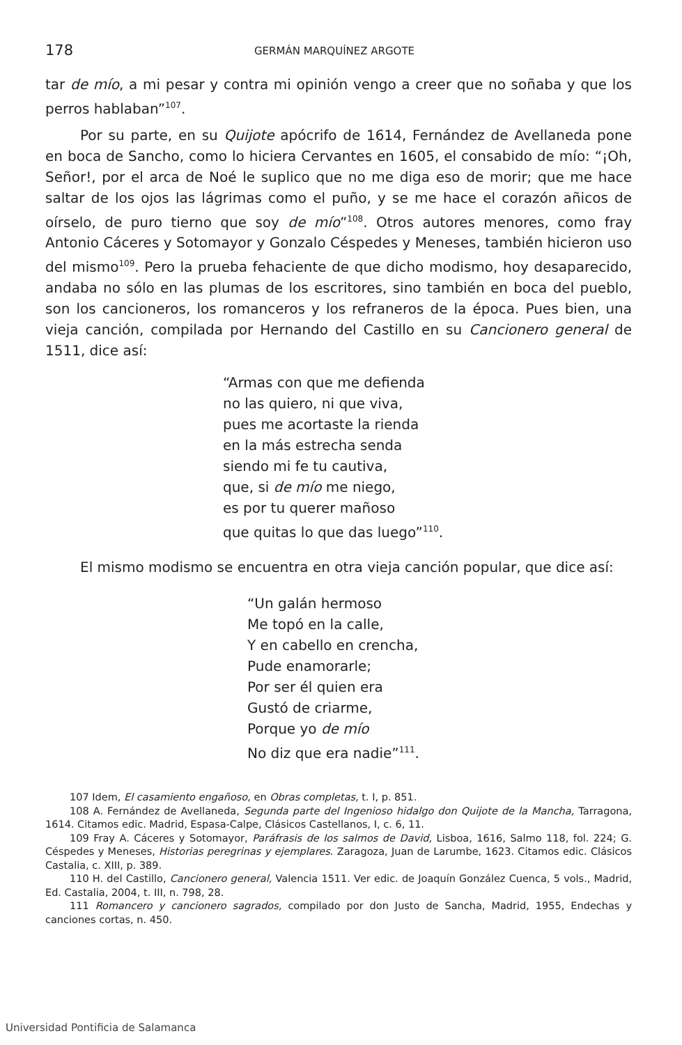178 GERMÁN MARQUÍNEZ ARGOTE
tar de mío, a mi pesar y contra mi opinión vengo a creer que no soñaba y que los perros hablaban”<sup>107</sup>.
Por su parte, en su Quijote apócrifo de 1614, Fernández de Avellaneda pone en boca de Sancho, como lo hiciera Cervantes en 1605, el consabido de mío: “¡Oh, Señor!, por el arca de Noé le suplico que no me diga eso de morir; que me hace saltar de los ojos las lágrimas como el puño, y se me hace el corazón añicos de oírselo, de puro tierno que soy de mío”<sup>108</sup>. Otros autores menores, como fray Antonio Cáceres y Sotomayor y Gonzalo Céspedes y Meneses, también hicieron uso del mismo<sup>109</sup>. Pero la prueba fehaciente de que dicho modismo, hoy desaparecido, andaba no sólo en las plumas de los escritores, sino también en boca del pueblo, son los cancioneros, los romanceros y los refraneros de la época. Pues bien, una vieja canción, compilada por Hernando del Castillo en su Cancionero general de 1511, dice así:
“Armas con que me defienda
no las quiero, ni que viva,
pues me acortaste la rienda
en la más estrecha senda
siendo mi fe tu cautiva,
que, si de mío me niego,
es por tu querer mañoso
que quitas lo que das luego”<sup>110</sup>.
El mismo modismo se encuentra en otra vieja canción popular, que dice así:
“Un galán hermoso
Me topó en la calle,
Y en cabello en crencha,
Pude enamorarle;
Por ser él quien era
Gustó de criarme,
Porque yo de mío
No diz que era nadie”<sup>111</sup>.
107 Idem, El casamiento engañoso, en Obras completas, t. I, p. 851.
108 A. Fernández de Avellaneda, Segunda parte del Ingenioso hidalgo don Quijote de la Mancha, Tarragona, 1614. Citamos edic. Madrid, Espasa-Calpe, Clásicos Castellanos, I, c. 6, 11.
109 Fray A. Cáceres y Sotomayor, Paráfrasis de los salmos de David, Lisboa, 1616, Salmo 118, fol. 224; G. Céspedes y Meneses, Historias peregrinas y ejemplares. Zaragoza, Juan de Larumbe, 1623. Citamos edic. Clásicos Castalia, c. XIII, p. 389.
110 H. del Castillo, Cancionero general, Valencia 1511. Ver edic. de Joaquín González Cuenca, 5 vols., Madrid, Ed. Castalia, 2004, t. III, n. 798, 28.
111 Romancero y cancionero sagrados, compilado por don Justo de Sancha, Madrid, 1955, Endechas y canciones cortas, n. 450.
Universidad Pontificia de Salamanca